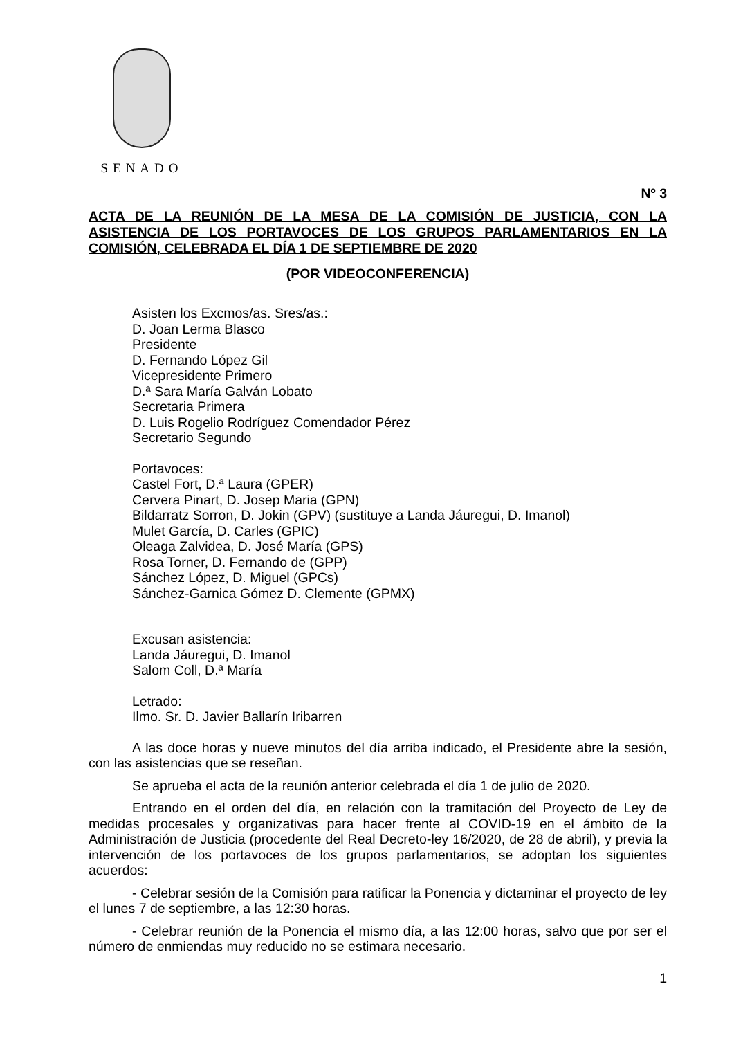SENADO
Nº 3
ACTA DE LA REUNIÓN DE LA MESA DE LA COMISIÓN DE JUSTICIA, CON LA ASISTENCIA DE LOS PORTAVOCES DE LOS GRUPOS PARLAMENTARIOS EN LA COMISIÓN, CELEBRADA EL DÍA 1 DE SEPTIEMBRE DE 2020
(POR VIDEOCONFERENCIA)
Asisten los Excmos/as. Sres/as.:
D. Joan Lerma Blasco
Presidente
D. Fernando López Gil
Vicepresidente Primero
D.ª Sara María Galván Lobato
Secretaria Primera
D. Luis Rogelio Rodríguez Comendador Pérez
Secretario Segundo
Portavoces:
Castel Fort, D.ª Laura (GPER)
Cervera Pinart, D. Josep Maria (GPN)
Bildarratz Sorron, D. Jokin (GPV) (sustituye a Landa Jáuregui, D. Imanol)
Mulet García, D. Carles (GPIC)
Oleaga Zalvidea, D. José María (GPS)
Rosa Torner, D. Fernando de (GPP)
Sánchez López, D. Miguel (GPCs)
Sánchez-Garnica Gómez D. Clemente (GPMX)
Excusan asistencia:
Landa Jáuregui, D. Imanol
Salom Coll, D.ª María
Letrado:
Ilmo. Sr. D. Javier Ballarín Iribarren
A las doce horas y nueve minutos del día arriba indicado, el Presidente abre la sesión, con las asistencias que se reseñan.
Se aprueba el acta de la reunión anterior celebrada el día 1 de julio de 2020.
Entrando en el orden del día, en relación con la tramitación del Proyecto de Ley de medidas procesales y organizativas para hacer frente al COVID-19 en el ámbito de la Administración de Justicia (procedente del Real Decreto-ley 16/2020, de 28 de abril), y previa la intervención de los portavoces de los grupos parlamentarios, se adoptan los siguientes acuerdos:
- Celebrar sesión de la Comisión para ratificar la Ponencia y dictaminar el proyecto de ley el lunes 7 de septiembre, a las 12:30 horas.
- Celebrar reunión de la Ponencia el mismo día, a las 12:00 horas, salvo que por ser el número de enmiendas muy reducido no se estimara necesario.
1